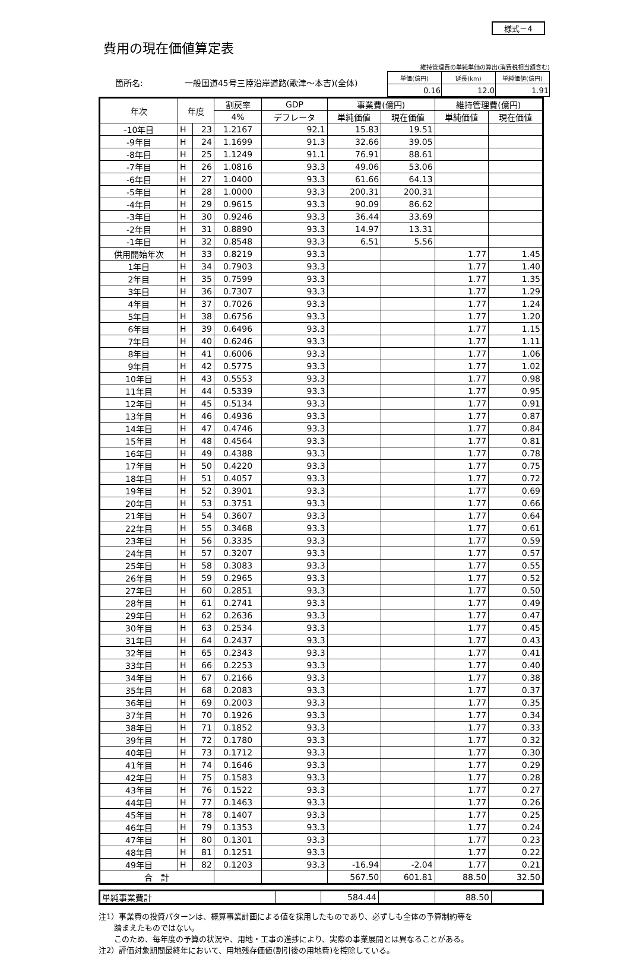様式－4
費用の現在価値算定表
　　箇所名:　　　　　一般国道45号三陸沿岸道路(歌津～本吉)(全体)
維持管理費の単純単価の算出(消費税相当額含む)
| 単価(億円) | 延長(km) | 単純価値(億円) |
| 0.16 | 12.0 | 1.91 |
| 年次 | 年度 | | 割戻率 | GDP | 事業費(億円) | | 維持管理費(億円) | |
| --- | --- | --- | --- | --- | --- | --- | --- | --- |
| | | | 4% | デフレータ | 単純価値 | 現在価値 | 単純価値 | 現在価値 |
| -10年目 | H | 23 | 1.2167 | 92.1 | 15.83 | 19.51 | | |
| -9年目 | H | 24 | 1.1699 | 91.3 | 32.66 | 39.05 | | |
| -8年目 | H | 25 | 1.1249 | 91.1 | 76.91 | 88.61 | | |
| -7年目 | H | 26 | 1.0816 | 93.3 | 49.06 | 53.06 | | |
| -6年目 | H | 27 | 1.0400 | 93.3 | 61.66 | 64.13 | | |
| -5年目 | H | 28 | 1.0000 | 93.3 | 200.31 | 200.31 | | |
| -4年目 | H | 29 | 0.9615 | 93.3 | 90.09 | 86.62 | | |
| -3年目 | H | 30 | 0.9246 | 93.3 | 36.44 | 33.69 | | |
| -2年目 | H | 31 | 0.8890 | 93.3 | 14.97 | 13.31 | | |
| -1年目 | H | 32 | 0.8548 | 93.3 | 6.51 | 5.56 | | |
| 供用開始年次 | H | 33 | 0.8219 | 93.3 | | | 1.77 | 1.45 |
| 1年目 | H | 34 | 0.7903 | 93.3 | | | 1.77 | 1.40 |
| 2年目 | H | 35 | 0.7599 | 93.3 | | | 1.77 | 1.35 |
| 3年目 | H | 36 | 0.7307 | 93.3 | | | 1.77 | 1.29 |
| 4年目 | H | 37 | 0.7026 | 93.3 | | | 1.77 | 1.24 |
| 5年目 | H | 38 | 0.6756 | 93.3 | | | 1.77 | 1.20 |
| 6年目 | H | 39 | 0.6496 | 93.3 | | | 1.77 | 1.15 |
| 7年目 | H | 40 | 0.6246 | 93.3 | | | 1.77 | 1.11 |
| 8年目 | H | 41 | 0.6006 | 93.3 | | | 1.77 | 1.06 |
| 9年目 | H | 42 | 0.5775 | 93.3 | | | 1.77 | 1.02 |
| 10年目 | H | 43 | 0.5553 | 93.3 | | | 1.77 | 0.98 |
| 11年目 | H | 44 | 0.5339 | 93.3 | | | 1.77 | 0.95 |
| 12年目 | H | 45 | 0.5134 | 93.3 | | | 1.77 | 0.91 |
| 13年目 | H | 46 | 0.4936 | 93.3 | | | 1.77 | 0.87 |
| 14年目 | H | 47 | 0.4746 | 93.3 | | | 1.77 | 0.84 |
| 15年目 | H | 48 | 0.4564 | 93.3 | | | 1.77 | 0.81 |
| 16年目 | H | 49 | 0.4388 | 93.3 | | | 1.77 | 0.78 |
| 17年目 | H | 50 | 0.4220 | 93.3 | | | 1.77 | 0.75 |
| 18年目 | H | 51 | 0.4057 | 93.3 | | | 1.77 | 0.72 |
| 19年目 | H | 52 | 0.3901 | 93.3 | | | 1.77 | 0.69 |
| 20年目 | H | 53 | 0.3751 | 93.3 | | | 1.77 | 0.66 |
| 21年目 | H | 54 | 0.3607 | 93.3 | | | 1.77 | 0.64 |
| 22年目 | H | 55 | 0.3468 | 93.3 | | | 1.77 | 0.61 |
| 23年目 | H | 56 | 0.3335 | 93.3 | | | 1.77 | 0.59 |
| 24年目 | H | 57 | 0.3207 | 93.3 | | | 1.77 | 0.57 |
| 25年目 | H | 58 | 0.3083 | 93.3 | | | 1.77 | 0.55 |
| 26年目 | H | 59 | 0.2965 | 93.3 | | | 1.77 | 0.52 |
| 27年目 | H | 60 | 0.2851 | 93.3 | | | 1.77 | 0.50 |
| 28年目 | H | 61 | 0.2741 | 93.3 | | | 1.77 | 0.49 |
| 29年目 | H | 62 | 0.2636 | 93.3 | | | 1.77 | 0.47 |
| 30年目 | H | 63 | 0.2534 | 93.3 | | | 1.77 | 0.45 |
| 31年目 | H | 64 | 0.2437 | 93.3 | | | 1.77 | 0.43 |
| 32年目 | H | 65 | 0.2343 | 93.3 | | | 1.77 | 0.41 |
| 33年目 | H | 66 | 0.2253 | 93.3 | | | 1.77 | 0.40 |
| 34年目 | H | 67 | 0.2166 | 93.3 | | | 1.77 | 0.38 |
| 35年目 | H | 68 | 0.2083 | 93.3 | | | 1.77 | 0.37 |
| 36年目 | H | 69 | 0.2003 | 93.3 | | | 1.77 | 0.35 |
| 37年目 | H | 70 | 0.1926 | 93.3 | | | 1.77 | 0.34 |
| 38年目 | H | 71 | 0.1852 | 93.3 | | | 1.77 | 0.33 |
| 39年目 | H | 72 | 0.1780 | 93.3 | | | 1.77 | 0.32 |
| 40年目 | H | 73 | 0.1712 | 93.3 | | | 1.77 | 0.30 |
| 41年目 | H | 74 | 0.1646 | 93.3 | | | 1.77 | 0.29 |
| 42年目 | H | 75 | 0.1583 | 93.3 | | | 1.77 | 0.28 |
| 43年目 | H | 76 | 0.1522 | 93.3 | | | 1.77 | 0.27 |
| 44年目 | H | 77 | 0.1463 | 93.3 | | | 1.77 | 0.26 |
| 45年目 | H | 78 | 0.1407 | 93.3 | | | 1.77 | 0.25 |
| 46年目 | H | 79 | 0.1353 | 93.3 | | | 1.77 | 0.24 |
| 47年目 | H | 80 | 0.1301 | 93.3 | | | 1.77 | 0.23 |
| 48年目 | H | 81 | 0.1251 | 93.3 | | | 1.77 | 0.22 |
| 49年目 | H | 82 | 0.1203 | 93.3 | -16.94 | -2.04 | 1.77 | 0.21 |
| 合 計 | | | | | 567.50 | 601.81 | 88.50 | 32.50 |
| 単純事業費計 | | 584.44 | | 88.50 | |
注1）事業費の投資パターンは、概算事業計画による値を採用したものであり、必ずしも全体の予算制約等を
　　踏まえたものではない。
　　このため、毎年度の予算の状況や、用地・工事の進捗により、実際の事業展開とは異なることがある。
注2）評価対象期間最終年において、用地残存価値(割引後の用地費)を控除している。